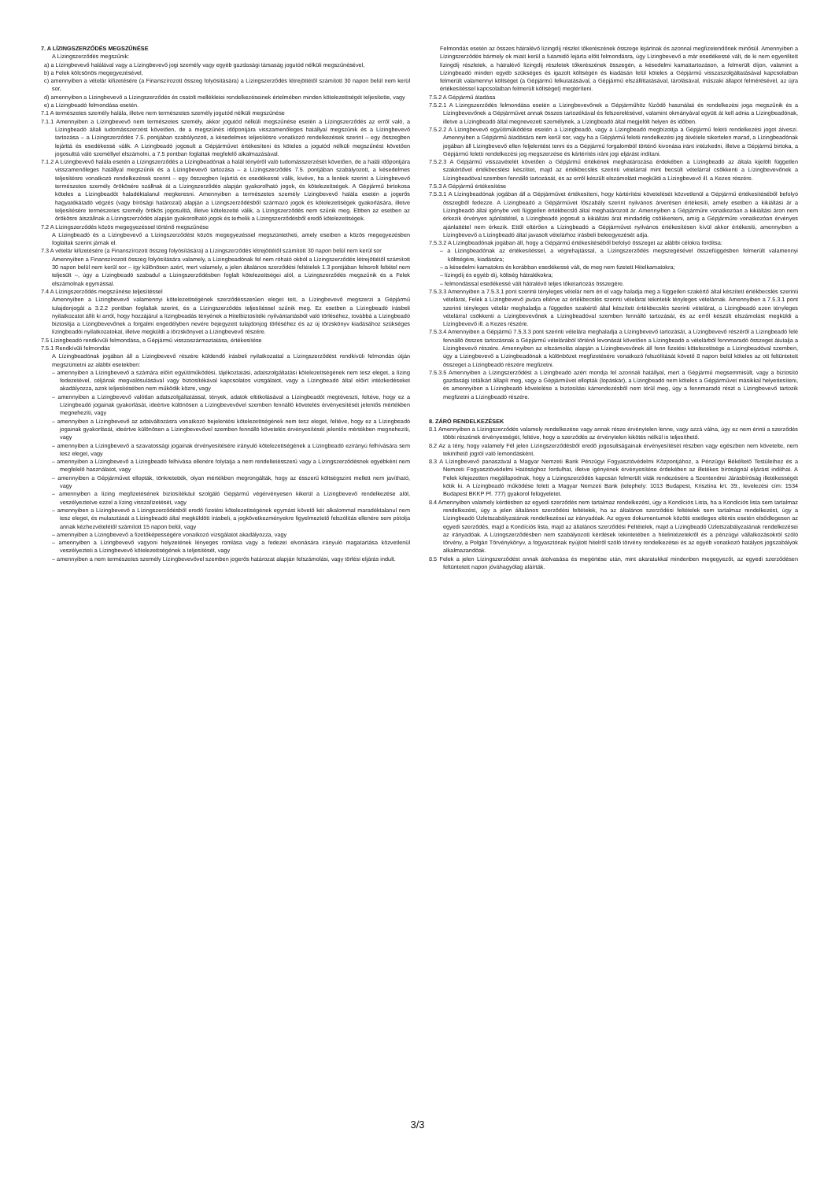7. A LÍZINGSZERZŐDÉS MEGSZŰNÉSE
A Lízingszerződés megszűnik:
a) a Lízingbevevő halálával vagy a Lízingbevevő jogi személy vagy egyéb gazdasági társaság jogutód nélküli megszűnésével,
b) a Felek kölcsönös megegyezésével,
c) amennyiben a vételár kifizetésére (a Finanszírozott összeg folyósítására) a Lízingszerződés létrejöttétől számított 30 napon belül nem kerül sor,
d) amennyiben a Lízingbevevő a Lízingszerződés és csatolt mellékletei rendelkezéseinek értelmében minden kötelezettségét teljesítette, vagy
e) a Lízingbeadó felmondása esetén.
7.1 A természetes személy halála, illetve nem természetes személy jogutód nélküli megszűnése
7.1.1 Amennyiben a Lízingbevevő nem természetes személy, akkor jogutód nélküli megszűnése esetén a Lízingszerződés az erről való, a Lízingbeadó általi tudomásszerzést követően, de a megszűnés időpontjára visszamenőleges hatállyal megszűnik és a Lízingbevevő tartozása – a Lízingszerződés 7.5. pontjában szabályozott, a késedelmes teljesítésre vonatkozó rendelkezések szerint – egy összegben lejárttá és esedékessé válik. A Lízingbeadó jogosult a Gépjárművet értékesíteni és köteles a jogutód nélküli megszűnést követően jogosulttá váló személlyel elszámolni, a 7.5 pontban foglaltak megfelelő alkalmazásával.
7.1.2 A Lízingbevevő halála esetén a Lízingszerződés a Lízingbeadónak a halál tényéről való tudomásszerzését követően, de a halál időpontjára visszamenőleges hatállyal megszűnik és a Lízingbevevő tartozása – a Lízingszerződés 7.5. pontjában szabályozott, a késedelmes teljesítésre vonatkozó rendelkezések szerint – egy összegben lejárttá és esedékessé válik, kivéve, ha a lentiek szerint a Lízingbevevő természetes személy örökösére szállnak át a Lízingszerződés alapján gyakorolható jogok, és kötelezettségek. A Gépjármű birtokosa köteles a Lízingbeadót haladéktalanul megkeresni. Amennyiben a természetes személy Lízingbevevő halála esetén a jogerős hagyatékátadó végzés (vagy bírósági határozat) alapján a Lízingszerződésből származó jogok és kötelezettségek gyakorlására, illetve teljesítésére természetes személy örökös jogosulttá, illetve kötelezetté válik, a Lízingszerződés nem szűnik meg. Ebben az esetben az örökösre átszállnak a Lízingszerződés alapján gyakorolható jogok és terhelik a Lízingszerződésből eredő kötelezettségek.
7.2 A Lízingszerződés közös megegyezéssel történő megszűnése
A Lízingbeadó és a Lízingbevevő a Lízingszerződést közös megegyezéssel megszüntetheti, amely esetben a közös megegyezésben foglaltak szerint járnak el.
7.3 A vételár kifizetésére (a Finanszírozott összeg folyósítására) a Lízingszerződés létrejöttétől számított 30 napon belül nem kerül sor
Amennyiben a Finanszírozott összeg folyósítására valamely, a Lízingbeadónak fel nem róható okból a Lízingszerződés létrejöttétől számított 30 napon belül nem kerül sor – így különösen azért, mert valamely, a jelen általános szerződési feltételek 1.3 pontjában felsorolt feltétel nem teljesült –, úgy a Lízingbeadó szabadul a Lízingszerződésben foglalt kötelezettségei alól, a Lízingszerződés megszűnik és a Felek elszámolnak egymással.
7.4 A Lízingszerződés megszűnése teljesítéssel
Amennyiben a Lízingbevevő valamennyi kötelezettségének szerződésszerűen eleget tett, a Lízingbevevő megszerzi a Gépjármű tulajdonjogát a 3.2.2 pontban foglaltak szerint, és a Lízingszerződés teljesítéssel szűnik meg. Ez esetben a Lízingbeadó írásbeli nyilatkozatot állít ki arról, hogy hozzájárul a lízingbeadás tényének a Hitelbiztosítéki nyilvántartásból való törléséhez, továbbá a Lízingbeadó biztosítja a Lízingbevevőnek a forgalmi engedélyben nevére bejegyzett tulajdonjog törléséhez és az új törzskönyv kiadásához szükséges lízingbeadói nyilatkozatokat, illetve megküldi a törzskönyvet a Lízingbevevő részére.
7.5 Lízingbeadó rendkívüli felmondása, a Gépjármű visszaszármaztatása, értékesítése
7.5.1 Rendkívüli felmondás
A Lízingbeadónak jogában áll a Lízingbevevő részére küldendő írásbeli nyilatkozattal a Lízingszerződést rendkívüli felmondás útján megszüntetni az alábbi esetekben:
– amennyiben a Lízingbevevő a számára előírt együttműködési, tájékoztatási, adatszolgáltatási kötelezettségének nem tesz eleget, a lízing fedezetével, céljának megvalósulásával vagy biztosítékával kapcsolatos vizsgálatot, vagy a Lízingbeadó által előírt intézkedéseket akadályozza, azok teljesítésében nem működik közre, vagy
– amennyiben a Lízingbevevő valótlan adatszolgáltatással, tények, adatok eltitkolásával a Lízingbeadót megtéveszti, feltéve, hogy ez a Lízingbeadó jogainak gyakorlását, ideértve különösen a Lízingbevevővel szemben fennálló követelés érvényesítését jelentős mértékben megnehezíti, vagy
– amennyiben a Lízingbevevő az adatváltozásra vonatkozó bejelentési kötelezettségének nem tesz eleget, feltéve, hogy ez a Lízingbeadó jogainak gyakorlását, ideértve különösen a Lízingbevevővel szemben fennálló követelés érvényesítését jelentős mértékben megnehezíti, vagy
– amennyiben a Lízingbevevő a szavatossági jogainak érvényesítésére irányuló kötelezettségének a Lízingbeadó ezirányú felhívására sem tesz eleget, vagy
– amennyiben a Lízingbevevő a Lízingbeadó felhívása ellenére folytatja a nem rendeltetésszerű vagy a Lízingszerződésnek egyébként nem megfelelő használatot, vagy
– amennyiben a Gépjárművet ellopták, tönkretették, olyan mértékben megrongálták, hogy az ésszerű költségszint mellett nem javítható, vagy
– amennyiben a lízing megfizetésének biztosítékául szolgáló Gépjármű végérvényesen kikerül a Lízingbevevő rendelkezése alól, veszélyeztetve ezzel a lízing visszafizetését, vagy
– amennyiben a Lízingbevevő a Lízingszerződésből eredő fizetési kötelezettségének egymást követő két alkalommal maradéktalanul nem tesz eleget, és mulasztását a Lízingbeadó által megküldött írásbeli, a jogkövetkezményekre figyelmeztető felszólítás ellenére sem pótolja annak kézhezvételétől számított 15 napon belül, vagy
– amennyiben a Lízingbevevő a fizetőképességére vonatkozó vizsgálatot akadályozza, vagy
– amennyiben a Lízingbevevő vagyoni helyzetének lényeges romlása vagy a fedezet elvonására irányuló magatartása közvetlenül veszélyezteti a Lízingbevevő kötelezettségének a teljesítését, vagy
– amennyiben a nem természetes személy Lízingbevevővel szemben jogerős határozat alapján felszámolási, vagy törlési eljárás indult.
Felmondás esetén az összes hátralévő lízingdíj részlet tőkerészének összege lejártnak és azonnal megfizetendőnek minősül. Amennyiben a Lízingszerződés bármely ok miatt kerül a futamidő lejárta előtt felmondásra, úgy Lízingbevevő a már esedékessé vált, de ki nem egyenlített lízingdíj részletek, a hátralévő lízingdíj részletek tőkerészének összegén, a késedelmi kamattartozáson, a felmerült díjon, valamint a Lízingbeadó minden egyéb szükséges és igazolt költségén és kiadásán felül köteles a Gépjármű visszaszolgáltatásával kapcsolatban felmerült valamennyi költséget (a Gépjármű felkutatásával, a Gépjármű elszállíttatásával, tárolásával, műszaki állapot felmérésével, az újra értékesítéssel kapcsolatban felmerült költséget) megtéríteni.
7.5.2 A Gépjármű átadása
7.5.2.1 A Lízingszerződés felmondása esetén a Lízingbevevőnek a Gépjárműhöz fűződő használati és rendelkezési joga megszűnik és a Lízingbevevőnek a Gépjárművet annak összes tartozékával és felszerelésével, valamint okmányával együtt át kell adnia a Lízingbeadónak, illetve a Lízingbeadó által megnevezett személynek, a Lízingbeadó által megjelölt helyen és időben.
7.5.2.2 A Lízingbevevő együttműködése esetén a Lízingbeadó, vagy a Lízingbeadó megbízottja a Gépjármű feletti rendelkezési jogot átveszi. Amennyiben a Gépjármű átadására nem kerül sor, vagy ha a Gépjármű feletti rendelkezési jog átvétele sikertelen marad, a Lízingbeadónak jogában áll Lízingbevevő ellen feljelentést tenni és a Gépjármű forgalomból történő kivonása iránt intézkedni, illetve a Gépjármű birtoka, a Gépjármű feletti rendelkezési jog megszerzése és kártérítés iránt jogi eljárást indítani.
7.5.2.3 A Gépjármű visszavételét követően a Gépjármű értékének meghatározása érdekében a Lízingbeadó az általa kijelölt független szakértővel értékbecslést készíttet, majd az értékbecslés szerinti vételárral mint becsült vételárral csökkenti a Lízingbevevőnek a Lízingbeadóval szemben fennálló tartozását, és az erről készült elszámolást megküldi a Lízingbevevő ill. a Kezes részére.
7.5.3 A Gépjármű értékesítése
7.5.3.1 A Lízingbeadónak jogában áll a Gépjárművet értékesíteni, hogy kártérítési követelését közvetlenül a Gépjármű értékesítéséből befolyó összegből fedezze. A Lízingbeadó a Gépjárművet főszabály szerint nyilvános árverésen értékesíti, amely esetben a kikiáltási ár a Lízingbeadó által igénybe vett független értékbecslő által meghatározott ár. Amennyiben a Gépjárműre vonatkozóan a kikiáltási áron nem érkezik érvényes ajánlattétel, a Lízingbeadó jogosult a kikiáltási árat mindaddig csökkenteni, amíg a Gépjárműre vonatkozóan érvényes ajánlattétel nem érkezik. Ettől eltérően a Lízingbeadó a Gépjárművet nyilvános értékesítésen kívül akkor értékesíti, amennyiben a Lízingbevevő a Lízingbeadó által javasolt vételárhoz írásbeli beleegyezését adja.
7.5.3.2 A Lízingbeadónak jogában áll, hogy a Gépjármű értékesítéséből befolyó összeget az alábbi célokra fordítsa:
– a Lízingbeadónak az értékesítéssel, a végrehajtással, a Lízingszerződés megszegésével összefüggésben felmerült valamennyi költségére, kiadására;
– a késedelmi kamatokra és korábban esedékessé vált, de meg nem fizetett Hitelkamatokra;
– lízingdíj és egyéb díj, költség hátralékokra;
– felmondással esedékessé vált hátralévő teljes tőketartozás összegére.
7.5.3.3 Amennyiben a 7.5.3.1 pont szerinti tényleges vételár nem éri el vagy haladja meg a független szakértő által készített értékbecslés szerinti vételárat, Felek a Lízingbevevő javára eltérve az értékbecslés szerinti vételárat tekintetik tényleges vételárnak. Amennyiben a 7.5.3.1 pont szerinti tényleges vételár meghaladja a független szakértő által készített értékbecslés szerinti vételárat, a Lízingbeadó ezen tényleges vételárral csökkenti a Lízingbevevőnek a Lízingbeadóval szemben fennálló tartozását, és az erről készült elszámolást megküldi a Lízingbevevő ill. a Kezes részére.
7.5.3.4 Amennyiben a Gépjármű 7.5.3.3 pont szerinti vételára meghaladja a Lízingbevevő tartozását, a Lízingbevevő részéről a Lízingbeadó felé fennálló összes tartozásnak a Gépjármű vételárából történő levonását követően a Lízingbeadó a vételárból fennmaradó összeget átutalja a Lízingbevevő részére. Amennyiben az elszámolás alapján a Lízingbevevőnek áll fenn fizetési kötelezettsége a Lízingbeadóval szemben, úgy a Lízingbevevő a Lízingbeadónak a különbözet megfizetésére vonatkozó felszólítását követő 8 napon belül köteles az ott feltüntetett összeget a Lízingbeadó részére megfizetni.
7.5.3.5 Amennyiben a Lízingszerződést a Lízingbeadó azért mondja fel azonnali hatállyal, mert a Gépjármű megsemmisült, vagy a biztosító gazdasági totálkárt állapít meg, vagy a Gépjárművet ellopták (lopáskár), a Lízingbeadó nem köteles a Gépjárművet másikkal helyettesíteni, és amennyiben a Lízingbeadó követelése a biztosítási kárrendezésből nem térül meg, úgy a fennmaradó részt a Lízingbevevő tartozik megfizetni a Lízingbeadó részére.
8. ZÁRÓ RENDELKEZÉSEK
8.1 Amennyiben a Lízingszerződés valamely rendelkezése vagy annak része érvénytelen lenne, vagy azzá válna, úgy ez nem érinti a szerződés többi részének érvényességét, feltéve, hogy a szerződés az érvénytelen kikötés nélkül is teljesíthető.
8.2 Az a tény, hogy valamely Fél jelen Lízingszerződésből eredő jogosultságainak érvényesítését részben vagy egészben nem követelte, nem tekinthető jogról való lemondásként.
8.3 A Lízingbevevő panaszával a Magyar Nemzeti Bank Pénzügyi Fogyasztóvédelmi Központjához, a Pénzügyi Békéltető Testülethez és a Nemzeti Fogyasztóvédelmi Hatósághoz fordulhat, illetve igényének érvényesítése érdekében az illetékes bíróságnál eljárást indíthat. A Felek kifejezetten megállapodnak, hogy a Lízingszerződés kapcsán felmerült viták rendezésére a Szentendrei Járásbíróság illetékességét kötik ki. A Lízingbeadó működése felett a Magyar Nemzeti Bank (telephely: 1013 Budapest, Krisztina krt. 39., levelezési cím: 1534 Budapest BKKP Pf. 777) gyakorol felügyeletet.
8.4 Amennyiben valamely kérdésben az egyedi szerződés nem tartalmaz rendelkezést, úgy a Kondíciós Lista, ha a Kondíciós lista sem tartalmaz rendelkezést, úgy a jelen általános szerződési feltételek, ha az általános szerződési feltételek sem tartalmaz rendelkezést, úgy a Lízingbeadó Üzletszabályzatának rendelkezései az irányadóak. Az egyes dokumentumok közötti esetleges eltérés esetén elsődlegesen az egyedi szerződés, majd a Kondíciós lista, majd az általános szerződési Feltételek, majd a Lízingbeadó Üzletszabályzatának rendelkezései az irányadóak. A Lízingszerződésben nem szabályozott kérdések tekintetében a hitelintézetekről és a pénzügyi vállalkozásokról szóló törvény, a Polgári Törvénykönyv, a fogyasztónak nyújtott hitelről szóló törvény rendelkezései és az egyéb vonatkozó hatályos jogszabályok alkalmazandóak.
8.5 Felek a jelen Lízingszerződést annak átolvasása és megértése után, mint akaratukkal mindenben megegyezőt, az egyedi szerződésen feltüntetett napon jóváhagyólag aláírták.
3/3